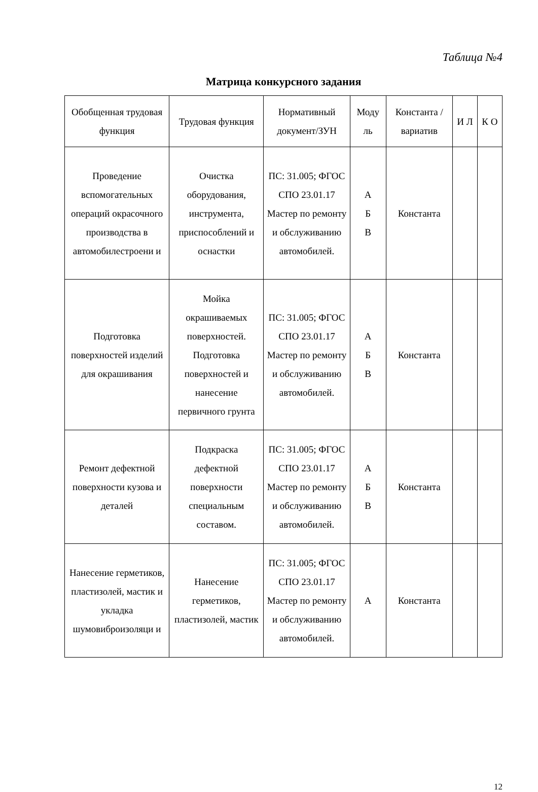Таблица №4
Матрица конкурсного задания
| Обобщенная трудовая функция | Трудовая функция | Нормативный документ/ЗУН | Моду ль | Константа /вариатив | И Л | К О |
| --- | --- | --- | --- | --- | --- | --- |
| Проведение вспомогательных операций окрасочного производства в автомобилестроени и | Очистка оборудования, инструмента, приспособлений и оснастки | ПС: 31.005; ФГОС СПО 23.01.17 Мастер по ремонту и обслуживанию автомобилей. | А Б В | Константа | | |
| Подготовка поверхностей изделий для окрашивания | Мойка окрашиваемых поверхностей. Подготовка поверхностей и нанесение первичного грунта | ПС: 31.005; ФГОС СПО 23.01.17 Мастер по ремонту и обслуживанию автомобилей. | А Б В | Константа | | |
| Ремонт дефектной поверхности кузова и деталей | Подкраска дефектной поверхности специальным составом. | ПС: 31.005; ФГОС СПО 23.01.17 Мастер по ремонту и обслуживанию автомобилей. | А Б В | Константа | | |
| Нанесение герметиков, пластизолей, мастик и укладка шумовиброизоляци и | Нанесение герметиков, пластизолей, мастик | ПС: 31.005; ФГОС СПО 23.01.17 Мастер по ремонту и обслуживанию автомобилей. | А | Константа | | |
12